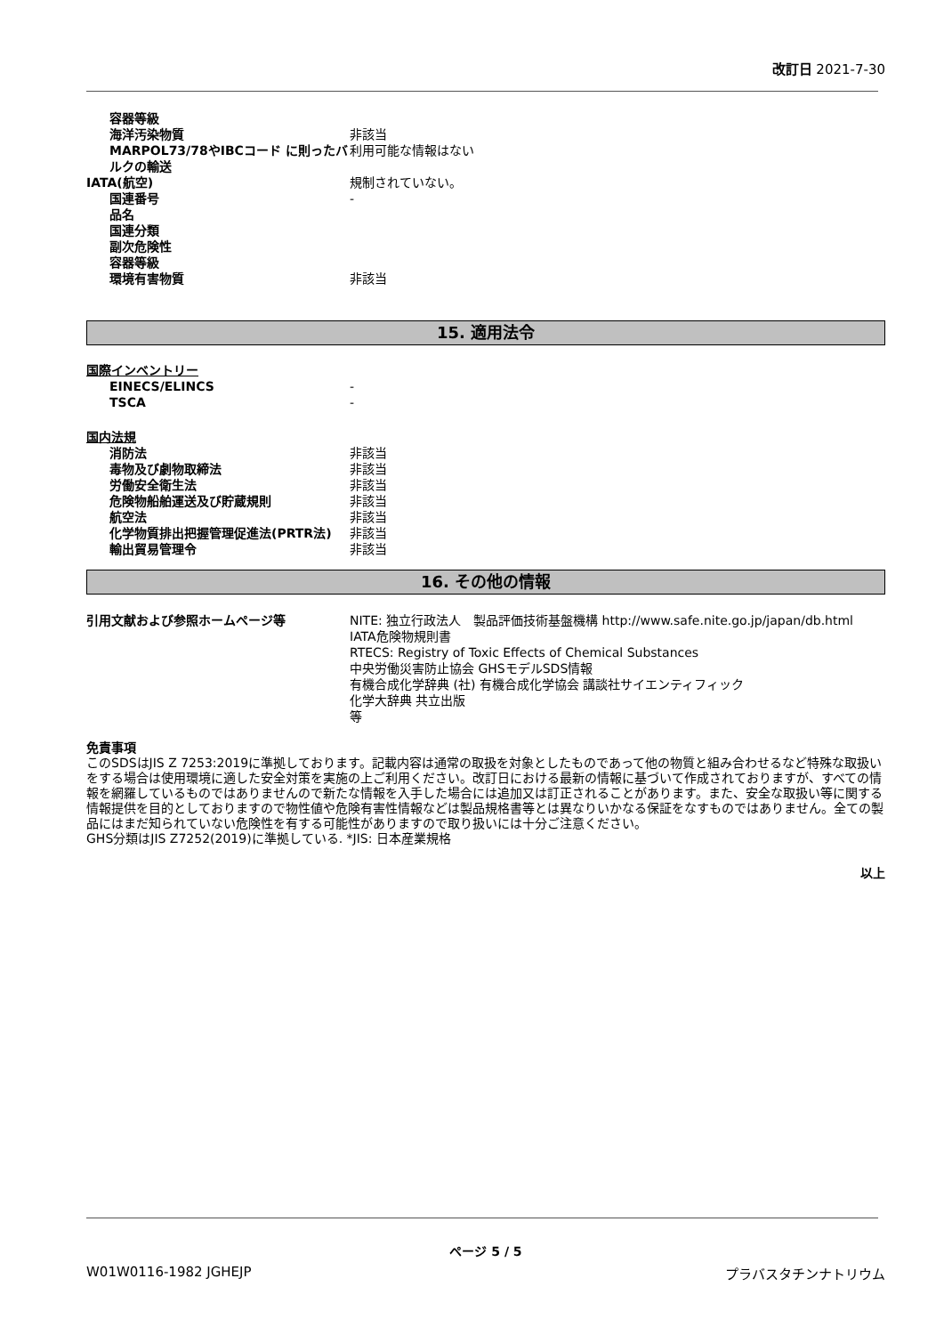改訂日 2021-7-30
| 容器等級 | |
| 海洋汚染物質 | 非該当 |
| MARPOL73/78やIBCコード に則ったバルクの輸送 | 利用可能な情報はない |
| IATA(航空) | 規制されていない。 |
| 国連番号 | - |
| 品名 | |
| 国連分類 | |
| 副次危険性 | |
| 容器等級 | |
| 環境有害物質 | 非該当 |
15. 適用法令
国際インベントリー
| EINECS/ELINCS | - |
| TSCA | - |
国内法規
| 消防法 | 非該当 |
| 毒物及び劇物取締法 | 非該当 |
| 労働安全衛生法 | 非該当 |
| 危険物船舶運送及び貯蔵規則 | 非該当 |
| 航空法 | 非該当 |
| 化学物質排出把握管理促進法(PRTR法) | 非該当 |
| 輸出貿易管理令 | 非該当 |
16. その他の情報
| 引用文献および参照ホームページ等 | NITE: 独立行政法人 製品評価技術基盤機構 http://www.safe.nite.go.jp/japan/db.html IATA危険物規則書 RTECS: Registry of Toxic Effects of Chemical Substances 中央労働災害防止協会 GHSモデルSDS情報 有機合成化学辞典 (社) 有機合成化学協会 講談社サイエンティフィック 化学大辞典 共立出版 等 |
免責事項
このSDSはJIS Z 7253:2019に準拠しております。記載内容は通常の取扱を対象としたものであって他の物質と組み合わせるなど特殊な取扱いをする場合は使用環境に適した安全対策を実施の上ご利用ください。改訂日における最新の情報に基づいて作成されておりますが、すべての情報を網羅しているものではありませんので新たな情報を入手した場合には追加又は訂正されることがあります。また、安全な取扱い等に関する情報提供を目的としておりますので物性値や危険有害性情報などは製品規格書等とは異なりいかなる保証をなすものではありません。全ての製品にはまだ知られていない危険性を有する可能性がありますので取り扱いには十分ご注意ください。
GHS分類はJIS Z7252(2019)に準拠している. *JIS: 日本産業規格
以上
ページ 5 / 5
W01W0116-1982 JGHEJP プラバスタチンナトリウム